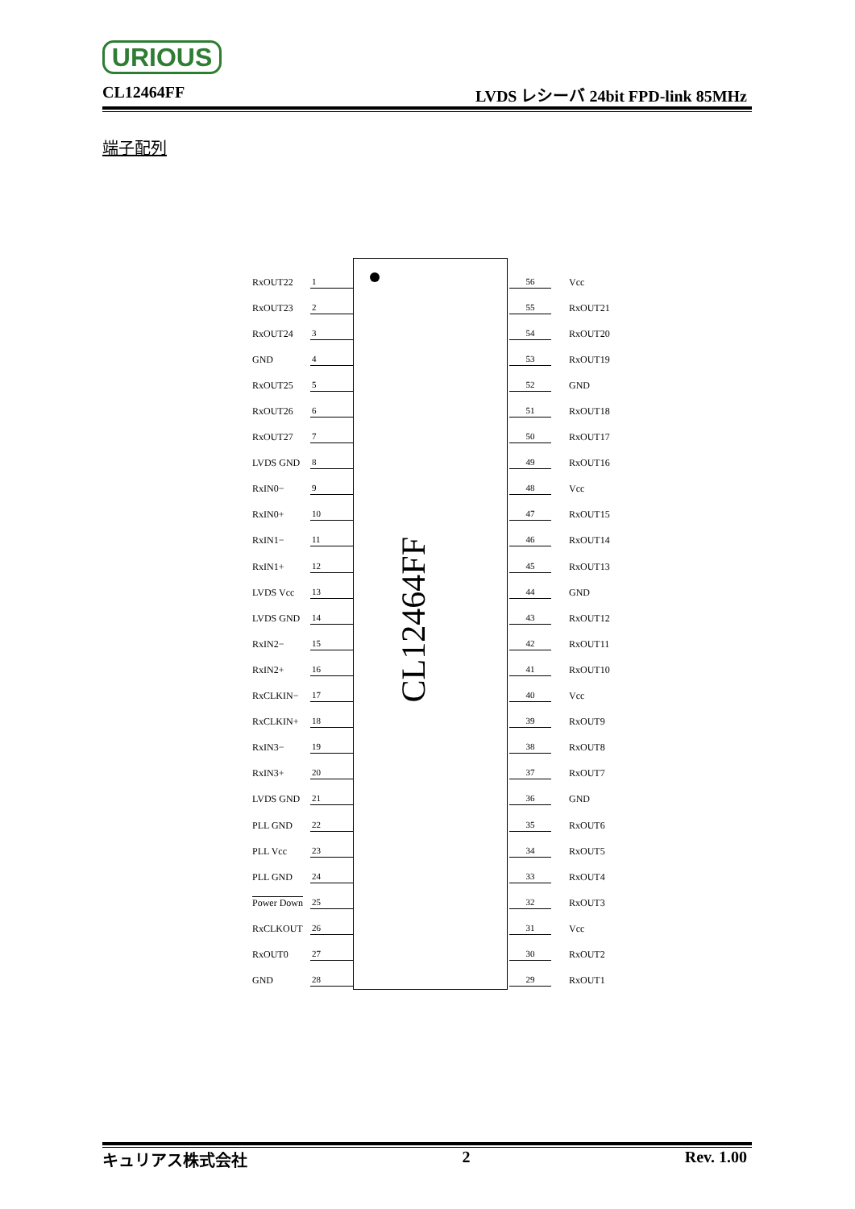URIOUS
CL12464FF LVDS レシーバ 24bit FPD-link 85MHz
端子配列
CL12464FF
RxOUT22 1
RxOUT23 2
RxOUT24 3
GND 4
RxOUT25 5
RxOUT26 6
RxOUT27 7
LVDS GND 8
RxIN0− 9
RxIN0+ 10
RxIN1− 11
RxIN1+ 12
LVDS Vcc 13
LVDS GND 14
RxIN2− 15
RxIN2+ 16
RxCLKIN− 17
RxCLKIN+ 18
RxIN3− 19
RxIN3+ 20
LVDS GND 21
PLL GND 22
PLL Vcc 23
PLL GND 24
Power Down 25
RxCLKOUT 26
RxOUT0 27
GND 28
56 Vcc
55 RxOUT21
54 RxOUT20
53 RxOUT19
52 GND
51 RxOUT18
50 RxOUT17
49 RxOUT16
48 Vcc
47 RxOUT15
46 RxOUT14
45 RxOUT13
44 GND
43 RxOUT12
42 RxOUT11
41 RxOUT10
40 Vcc
39 RxOUT9
38 RxOUT8
37 RxOUT7
36 GND
35 RxOUT6
34 RxOUT5
33 RxOUT4
32 RxOUT3
31 Vcc
30 RxOUT2
29 RxOUT1
キュリアス株式会社 2 Rev. 1.00